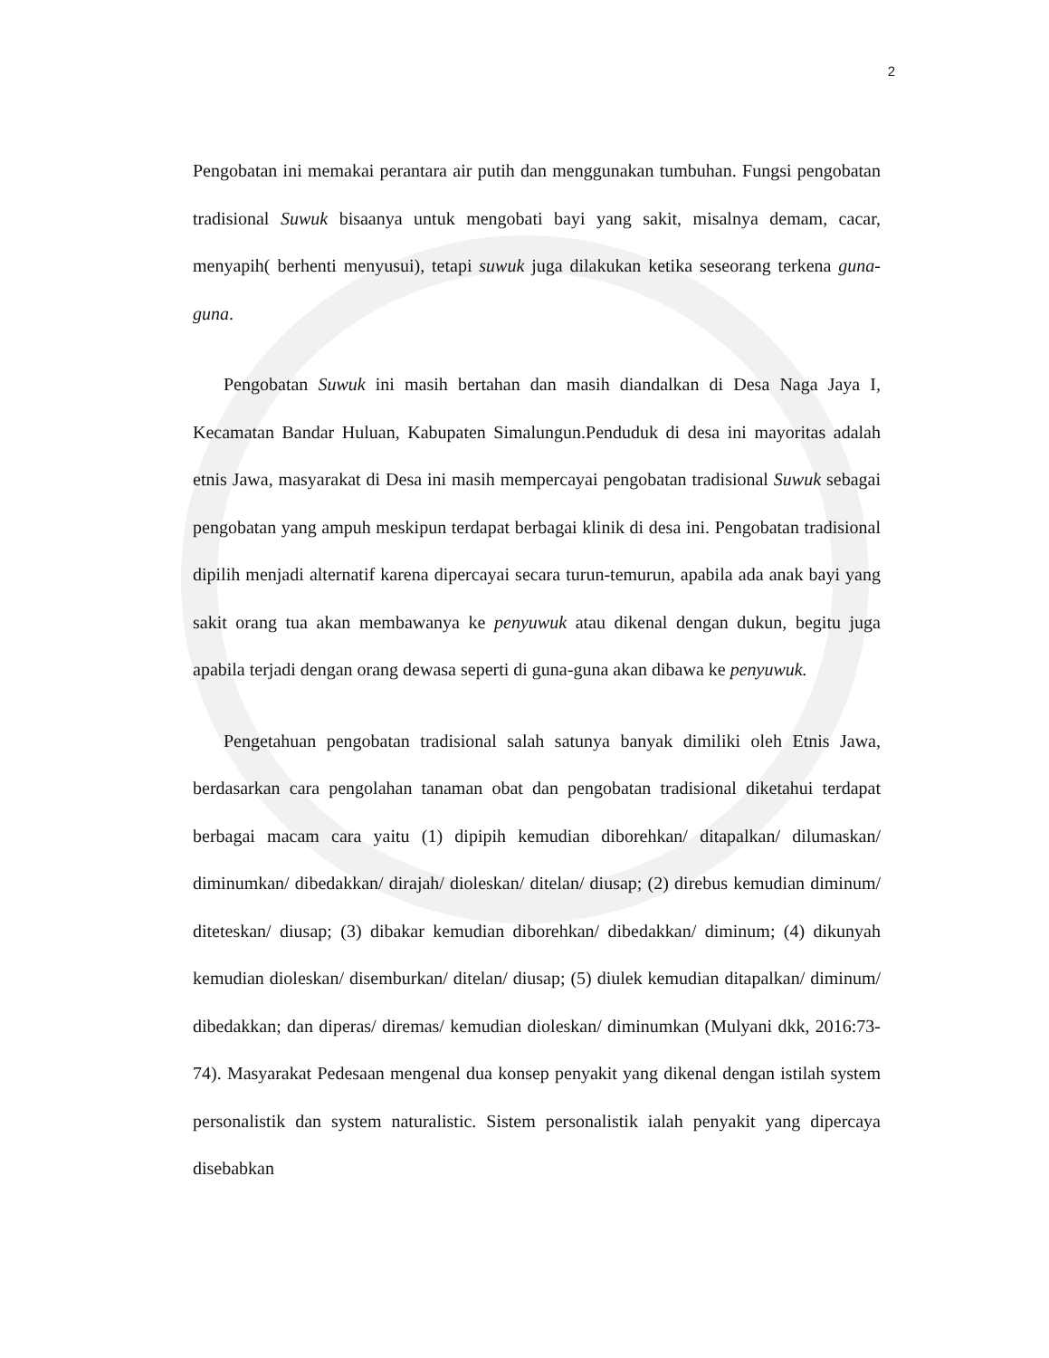2
Pengobatan ini memakai perantara air putih dan menggunakan tumbuhan. Fungsi pengobatan tradisional Suwuk bisaanya untuk mengobati bayi yang sakit, misalnya demam, cacar, menyapih( berhenti menyusui), tetapi suwuk juga dilakukan ketika seseorang terkena guna-guna.
Pengobatan Suwuk ini masih bertahan dan masih diandalkan di Desa Naga Jaya I, Kecamatan Bandar Huluan, Kabupaten Simalungun.Penduduk di desa ini mayoritas adalah etnis Jawa, masyarakat di Desa ini masih mempercayai pengobatan tradisional Suwuk sebagai pengobatan yang ampuh meskipun terdapat berbagai klinik di desa ini. Pengobatan tradisional dipilih menjadi alternatif karena dipercayai secara turun-temurun, apabila ada anak bayi yang sakit orang tua akan membawanya ke penyuwuk atau dikenal dengan dukun, begitu juga apabila terjadi dengan orang dewasa seperti di guna-guna akan dibawa ke penyuwuk.
Pengetahuan pengobatan tradisional salah satunya banyak dimiliki oleh Etnis Jawa, berdasarkan cara pengolahan tanaman obat dan pengobatan tradisional diketahui terdapat berbagai macam cara yaitu (1) dipipih kemudian diborehkan/ ditapalkan/ dilumaskan/ diminumkan/ dibedakkan/ dirajah/ dioleskan/ ditelan/ diusap; (2) direbus kemudian diminum/ diteteskan/ diusap; (3) dibakar kemudian diborehkan/ dibedakkan/ diminum; (4) dikunyah kemudian dioleskan/ disemburkan/ ditelan/ diusap; (5) diulek kemudian ditapalkan/ diminum/ dibedakkan; dan diperas/ diremas/ kemudian dioleskan/ diminumkan (Mulyani dkk, 2016:73-74). Masyarakat Pedesaan mengenal dua konsep penyakit yang dikenal dengan istilah system personalistik dan system naturalistic. Sistem personalistik ialah penyakit yang dipercaya disebabkan